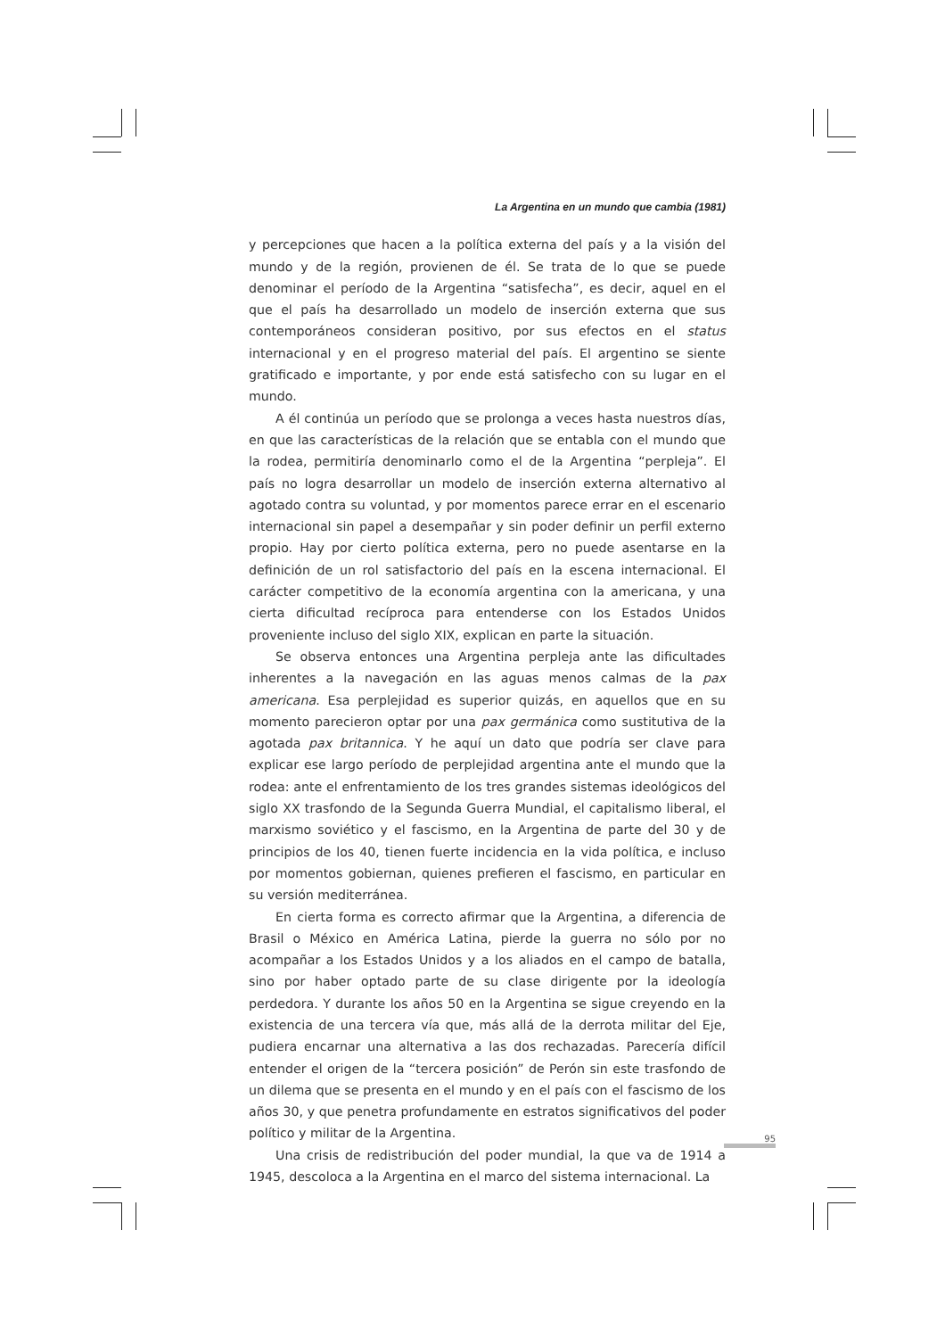La Argentina en un mundo que cambia (1981)
y percepciones que hacen a la política externa del país y a la visión del mundo y de la región, provienen de él. Se trata de lo que se puede denominar el período de la Argentina “satisfecha”, es decir, aquel en el que el país ha desarrollado un modelo de inserción externa que sus contemporáneos consideran positivo, por sus efectos en el status internacional y en el progreso material del país. El argentino se siente gratificado e importante, y por ende está satisfecho con su lugar en el mundo.
A él continúa un período que se prolonga a veces hasta nuestros días, en que las características de la relación que se entabla con el mundo que la rodea, permitiría denominarlo como el de la Argentina “perpleja”. El país no logra desarrollar un modelo de inserción externa alternativo al agotado contra su voluntad, y por momentos parece errar en el escenario internacional sin papel a desempañar y sin poder definir un perfil externo propio. Hay por cierto política externa, pero no puede asentarse en la definición de un rol satisfactorio del país en la escena internacional. El carácter competitivo de la economía argentina con la americana, y una cierta dificultad recíproca para entenderse con los Estados Unidos proveniente incluso del siglo XIX, explican en parte la situación.
Se observa entonces una Argentina perpleja ante las dificultades inherentes a la navegación en las aguas menos calmas de la pax americana. Esa perplejidad es superior quizás, en aquellos que en su momento parecieron optar por una pax germánica como sustitutiva de la agotada pax britannica. Y he aquí un dato que podría ser clave para explicar ese largo período de perplejidad argentina ante el mundo que la rodea: ante el enfrentamiento de los tres grandes sistemas ideológicos del siglo XX trasfondo de la Segunda Guerra Mundial, el capitalismo liberal, el marxismo soviético y el fascismo, en la Argentina de parte del 30 y de principios de los 40, tienen fuerte incidencia en la vida política, e incluso por momentos gobiernan, quienes prefieren el fascismo, en particular en su versión mediterránea.
En cierta forma es correcto afirmar que la Argentina, a diferencia de Brasil o México en América Latina, pierde la guerra no sólo por no acompañar a los Estados Unidos y a los aliados en el campo de batalla, sino por haber optado parte de su clase dirigente por la ideología perdedora. Y durante los años 50 en la Argentina se sigue creyendo en la existencia de una tercera vía que, más allá de la derrota militar del Eje, pudiera encarnar una alternativa a las dos rechazadas. Parecería difícil entender el origen de la “tercera posición” de Perón sin este trasfondo de un dilema que se presenta en el mundo y en el país con el fascismo de los años 30, y que penetra profundamente en estratos significativos del poder político y militar de la Argentina.
Una crisis de redistribución del poder mundial, la que va de 1914 a 1945, descoloca a la Argentina en el marco del sistema internacional. La
95